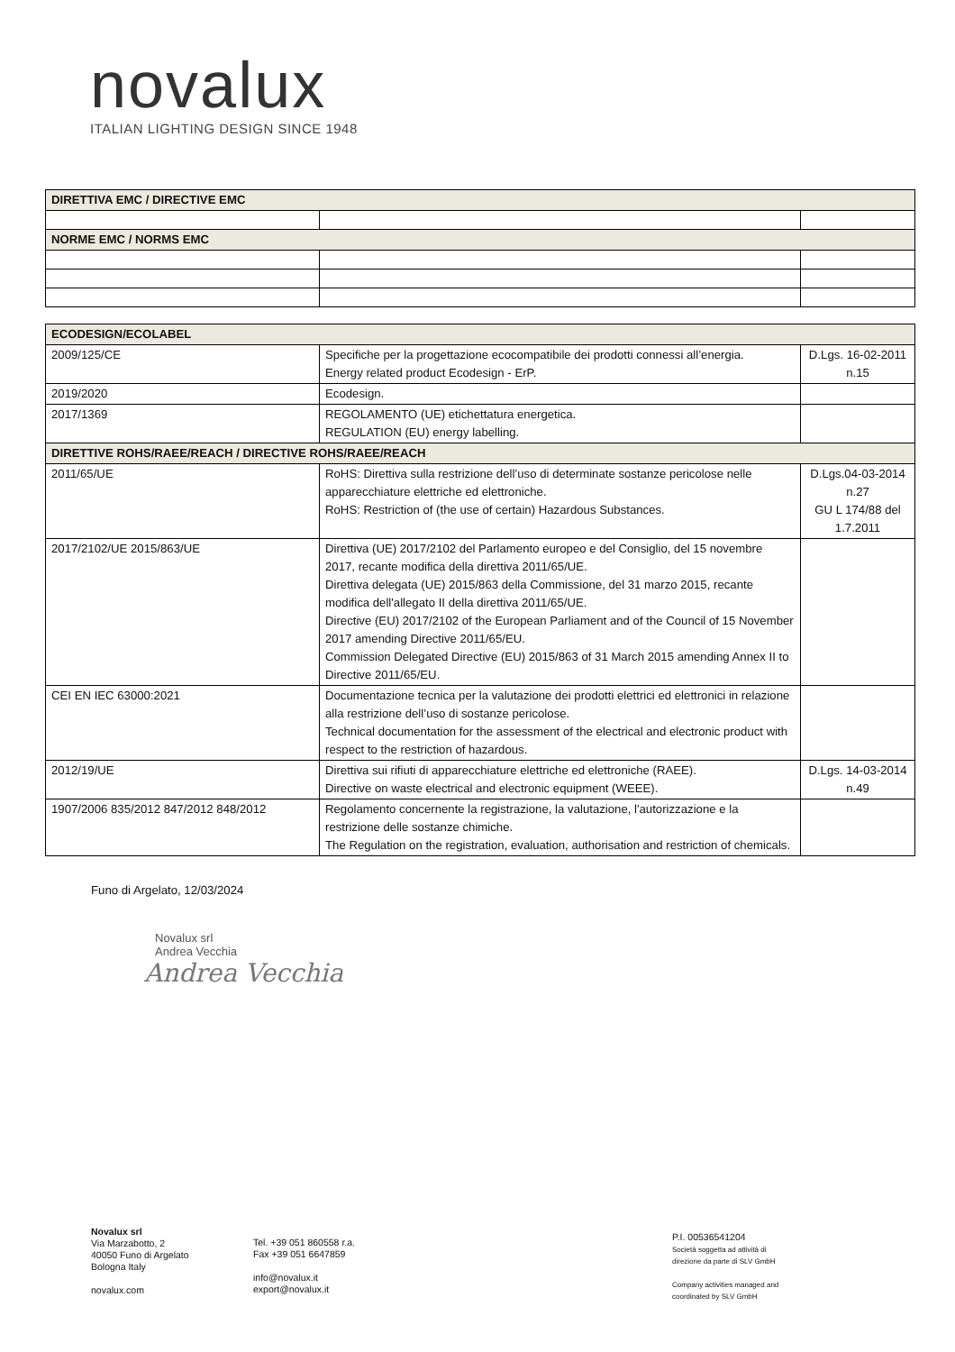novalux
ITALIAN LIGHTING DESIGN SINCE 1948
| DIRETTIVA EMC / DIRECTIVE EMC | | |
| NORME EMC / NORMS EMC | | |
| ECODESIGN/ECOLABEL | | |
| 2009/125/CE | Specifiche per la progettazione ecocompatibile dei prodotti connessi all’energia. Energy related product Ecodesign - ErP. | D.Lgs. 16-02-2011 n.15 |
| 2019/2020 | Ecodesign. | |
| 2017/1369 | REGOLAMENTO (UE) etichettatura energetica. REGULATION (EU) energy labelling. | |
| DIRETTIVE ROHS/RAEE/REACH / DIRECTIVE ROHS/RAEE/REACH | | |
| 2011/65/UE | RoHS: Direttiva sulla restrizione dell’uso di determinate sostanze pericolose nelle apparecchiature elettriche ed elettroniche. RoHS: Restriction of (the use of certain) Hazardous Substances. | D.Lgs.04-03-2014 n.27 GU L 174/88 del 1.7.2011 |
| 2017/2102/UE 2015/863/UE | Direttiva (UE) 2017/2102 del Parlamento europeo e del Consiglio, del 15 novembre 2017, recante modifica della direttiva 2011/65/UE. Direttiva delegata (UE) 2015/863 della Commissione, del 31 marzo 2015, recante modifica dell'allegato II della direttiva 2011/65/UE. Directive (EU) 2017/2102 of the European Parliament and of the Council of 15 November 2017 amending Directive 2011/65/EU. Commission Delegated Directive (EU) 2015/863 of 31 March 2015 amending Annex II to Directive 2011/65/EU. | |
| CEI EN IEC 63000:2021 | Documentazione tecnica per la valutazione dei prodotti elettrici ed elettronici in relazione alla restrizione dell’uso di sostanze pericolose. Technical documentation for the assessment of the electrical and electronic product with respect to the restriction of hazardous. | |
| 2012/19/UE | Direttiva sui rifiuti di apparecchiature elettriche ed elettroniche (RAEE). Directive on waste electrical and electronic equipment (WEEE). | D.Lgs. 14-03-2014 n.49 |
| 1907/2006 835/2012 847/2012 848/2012 | Regolamento concernente la registrazione, la valutazione, l'autorizzazione e la restrizione delle sostanze chimiche. The Regulation on the registration, evaluation, authorisation and restriction of chemicals. | |
Funo di Argelato, 12/03/2024
Novalux srl
Andrea Vecchia
Andrea Vecchia
Novalux srl
Via Marzabotto, 2
40050 Funo di Argelato
Bologna Italy
novalux.com
Tel. +39 051 860558 r.a.
Fax +39 051 6647859
info@novalux.it
export@novalux.it
P.I. 00536541204
Società soggetta ad attività di
direzione da parte di SLV GmbH
Company activities managed and
coordinated by SLV GmbH